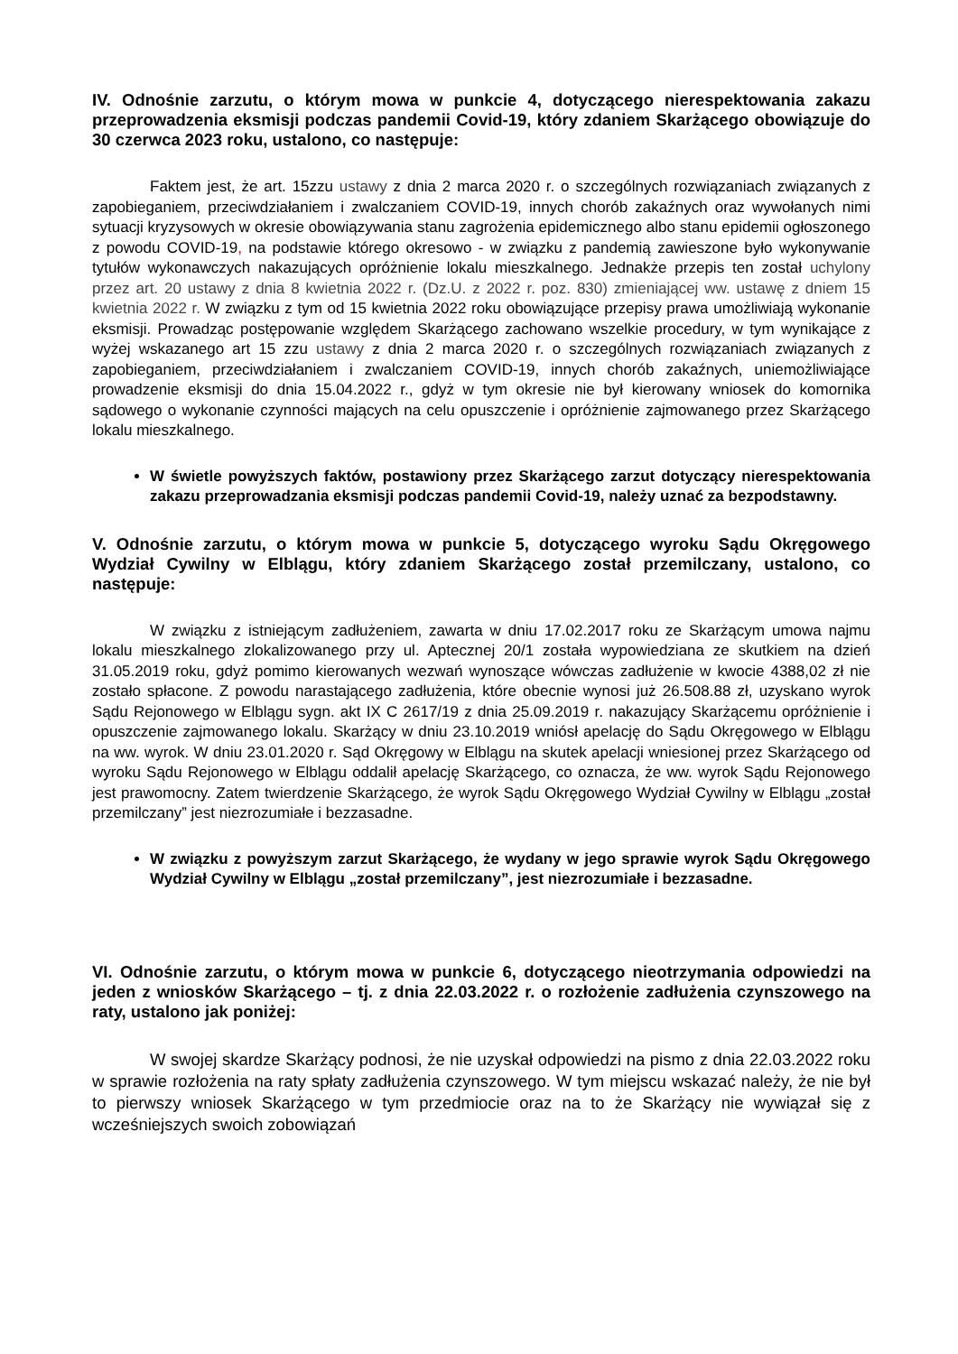IV. Odnośnie zarzutu, o którym mowa w punkcie 4, dotyczącego nierespektowania zakazu przeprowadzenia eksmisji podczas pandemii Covid-19, który zdaniem Skarżącego obowiązuje do 30 czerwca 2023 roku, ustalono, co następuje:
Faktem jest, że art. 15zzu ustawy z dnia 2 marca 2020 r. o szczególnych rozwiązaniach związanych z zapobieganiem, przeciwdziałaniem i zwalczaniem COVID-19, innych chorób zakaźnych oraz wywołanych nimi sytuacji kryzysowych w okresie obowiązywania stanu zagrożenia epidemicznego albo stanu epidemii ogłoszonego z powodu COVID-19, na podstawie którego okresowo - w związku z pandemią zawieszone było wykonywanie tytułów wykonawczych nakazujących opróżnienie lokalu mieszkalnego. Jednakże przepis ten został uchylony przez art. 20 ustawy z dnia 8 kwietnia 2022 r. (Dz.U. z 2022 r. poz. 830) zmieniającej ww. ustawę z dniem 15 kwietnia 2022 r. W związku z tym od 15 kwietnia 2022 roku obowiązujące przepisy prawa umożliwiają wykonanie eksmisji. Prowadząc postępowanie względem Skarżącego zachowano wszelkie procedury, w tym wynikające z wyżej wskazanego art 15 zzu ustawy z dnia 2 marca 2020 r. o szczególnych rozwiązaniach związanych z zapobieganiem, przeciwdziałaniem i zwalczaniem COVID-19, innych chorób zakaźnych, uniemożliwiające prowadzenie eksmisji do dnia 15.04.2022 r., gdyż w tym okresie nie był kierowany wniosek do komornika sądowego o wykonanie czynności mających na celu opuszczenie i opróżnienie zajmowanego przez Skarżącego lokalu mieszkalnego.
W świetle powyższych faktów, postawiony przez Skarżącego zarzut dotyczący nierespektowania zakazu przeprowadzania eksmisji podczas pandemii Covid-19, należy uznać za bezpodstawny.
V. Odnośnie zarzutu, o którym mowa w punkcie 5, dotyczącego wyroku Sądu Okręgowego Wydział Cywilny w Elblągu, który zdaniem Skarżącego został przemilczany, ustalono, co następuje:
W związku z istniejącym zadłużeniem, zawarta w dniu 17.02.2017 roku ze Skarżącym umowa najmu lokalu mieszkalnego zlokalizowanego przy ul. Aptecznej 20/1 została wypowiedziana ze skutkiem na dzień 31.05.2019 roku, gdyż pomimo kierowanych wezwań wynoszące wówczas zadłużenie w kwocie 4388,02 zł nie zostało spłacone. Z powodu narastającego zadłużenia, które obecnie wynosi już 26.508.88 zł, uzyskano wyrok Sądu Rejonowego w Elblągu sygn. akt IX C 2617/19 z dnia 25.09.2019 r. nakazujący Skarżącemu opróżnienie i opuszczenie zajmowanego lokalu. Skarżący w dniu 23.10.2019 wniósł apelację do Sądu Okręgowego w Elblągu na ww. wyrok. W dniu 23.01.2020 r. Sąd Okręgowy w Elblągu na skutek apelacji wniesionej przez Skarżącego od wyroku Sądu Rejonowego w Elblągu oddalił apelację Skarżącego, co oznacza, że ww. wyrok Sądu Rejonowego jest prawomocny. Zatem twierdzenie Skarżącego, że wyrok Sądu Okręgowego Wydział Cywilny w Elblągu „został przemilczany” jest niezrozumiałe i bezzasadne.
W związku z powyższym zarzut Skarżącego, że wydany w jego sprawie wyrok Sądu Okręgowego Wydział Cywilny w Elblągu „został przemilczany”, jest niezrozumiałe i bezzasadne.
VI. Odnośnie zarzutu, o którym mowa w punkcie 6, dotyczącego nieotrzymania odpowiedzi na jeden z wniosków Skarżącego – tj. z dnia 22.03.2022 r. o rozłożenie zadłużenia czynszowego na raty, ustalono jak poniżej:
W swojej skardze Skarżący podnosi, że nie uzyskał odpowiedzi na pismo z dnia 22.03.2022 roku w sprawie rozłożenia na raty spłaty zadłużenia czynszowego. W tym miejscu wskazać należy, że nie był to pierwszy wniosek Skarżącego w tym przedmiocie oraz na to że Skarżący nie wywiązał się z wcześniejszych swoich zobowiązań